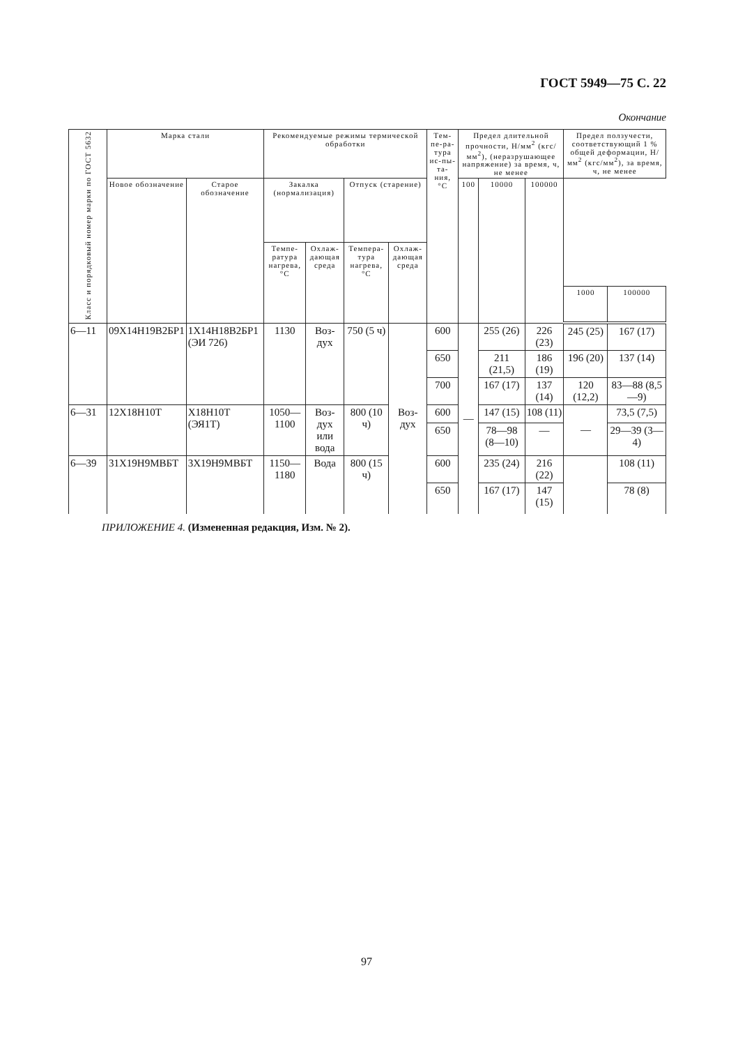ГОСТ 5949—75 С. 22
Окончание
| Класс и порядковый номер марки по ГОСТ 5632 | Марка стали | | Рекомендуемые режимы термической обработки | | | | Тем-пе-ра-тура ис-пы-та-ния, °С | Предел длительной прочности, Н/мм<sup>2</sup> (кгс/мм<sup>2</sup>), (неразрушающее напряжение) за время, ч, не менее | | | Предел ползучести, соответствующий 1 % общей деформации, Н/мм<sup>2</sup> (кгс/мм<sup>2</sup>), за время, ч, не менее | |
| --- | --- | --- | --- | --- | --- | --- | --- | --- | --- | --- | --- | --- |
| | Новое обозначение | Старое обозначение | Закалка (нормализация) | | Отпуск (старение) | | | 100 | 10000 | 100000 | | |
| | | | Темпе-ратура нагрева, °С | Охлаж-дающая среда | Темпера-тура нагрева, °С | Охлаж-дающая среда | | | | | | |
| | | | | | | | | | | | 1000 | 100000 |
| 6—11 | 09Х14Н19В2БР1 | 1Х14Н18В2БР1 (ЭИ 726) | 1130 | Воз-дух | 750 (5 ч) | Воз-дух | 600 | — | 255 (26) | 226 (23) | 245 (25) | 167 (17) |
| | | | | | | | 650 | | 211 (21,5) | 186 (19) | 196 (20) | 137 (14) |
| | | | | | | | 700 | | 167 (17) | 137 (14) | 120 (12,2) | 83—88 (8,5—9) |
| 6—31 | 12Х18Н10Т | Х18Н10Т (ЭЯ1Т) | 1050—1100 | Воз-дух или вода | 800 (10 ч) | | 600 | | 147 (15) | 108 (11) | — | 73,5 (7,5) |
| | | | | | | | 650 | | 78—98 (8—10) | — | | 29—39 (3—4) |
| 6—39 | 31Х19Н9МВБТ | 3Х19Н9МВБТ | 1150—1180 | Вода | 800 (15 ч) | | 600 | | 235 (24) | 216 (22) | | 108 (11) |
| | | | | | | | 650 | | 167 (17) | 147 (15) | | 78 (8) |
ПРИЛОЖЕНИЕ 4. (Измененная редакция, Изм. № 2).
97